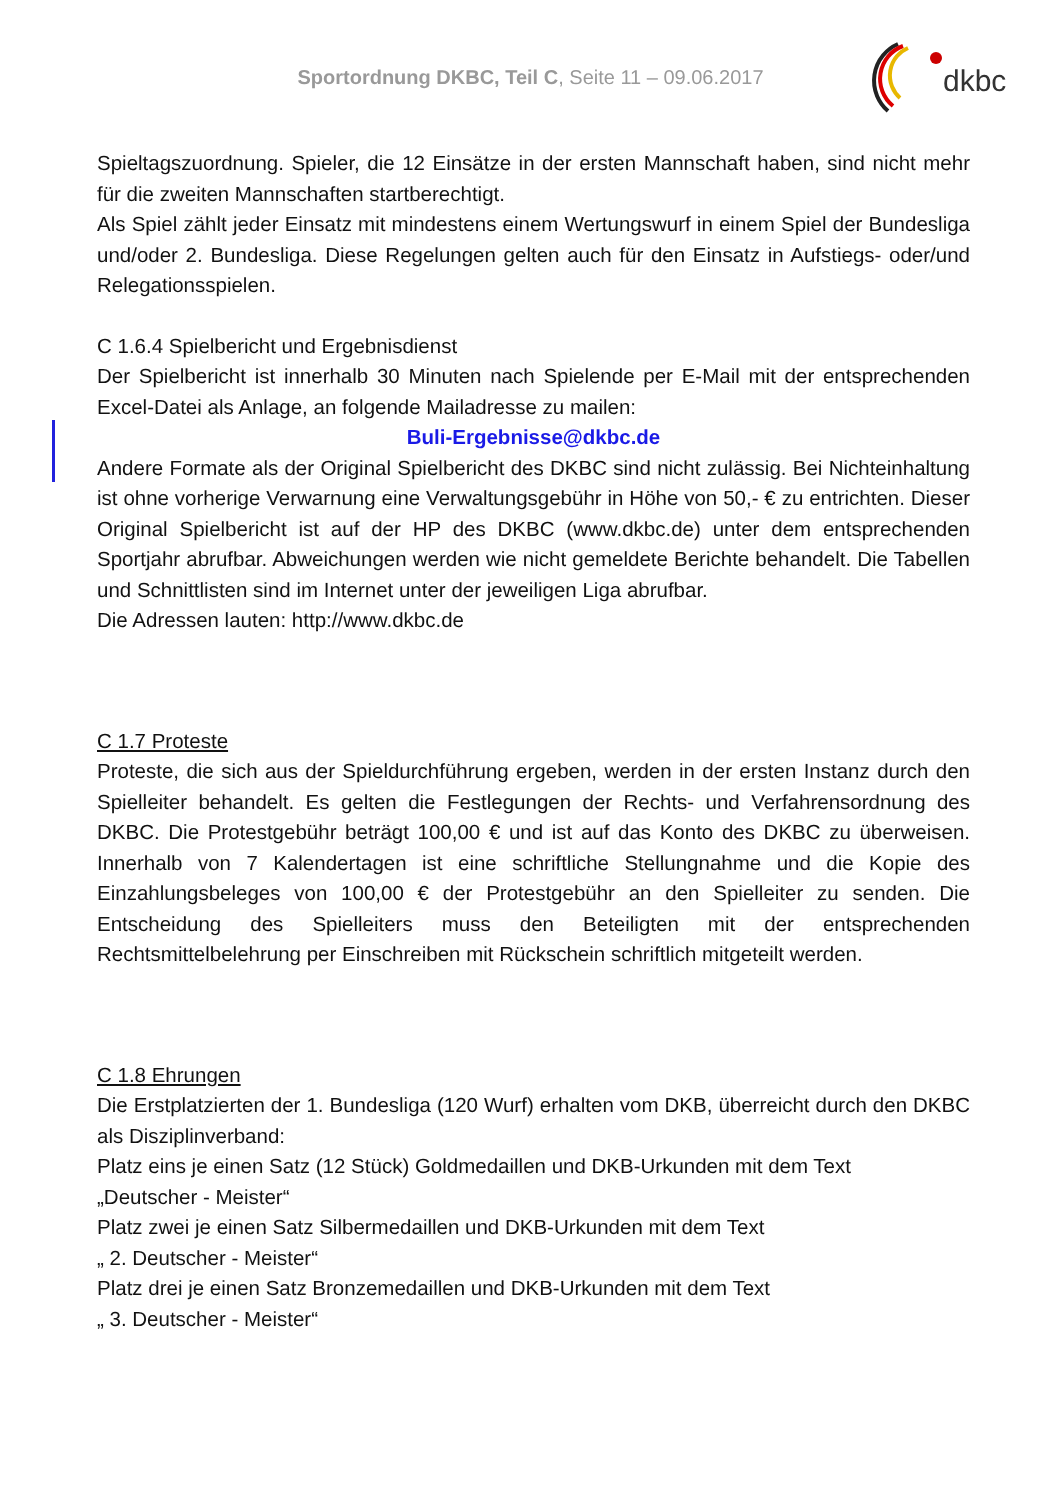Sportordnung DKBC, Teil C, Seite 11 – 09.06.2017
dkbc
Spieltagszuordnung. Spieler, die 12 Einsätze in der ersten Mannschaft haben, sind nicht mehr für die zweiten Mannschaften startberechtigt.
Als Spiel zählt jeder Einsatz mit mindestens einem Wertungswurf in einem Spiel der Bundesliga und/oder 2. Bundesliga. Diese Regelungen gelten auch für den Einsatz in Aufstiegs- oder/und Relegationsspielen.
C 1.6.4 Spielbericht und Ergebnisdienst
Der Spielbericht ist innerhalb 30 Minuten nach Spielende per E-Mail mit der entsprechenden Excel-Datei als Anlage, an folgende Mailadresse zu mailen:
Buli-Ergebnisse@dkbc.de
Andere Formate als der Original Spielbericht des DKBC sind nicht zulässig. Bei Nichteinhaltung ist ohne vorherige Verwarnung eine Verwaltungsgebühr in Höhe von 50,- € zu entrichten. Dieser Original Spielbericht ist auf der HP des DKBC (www.dkbc.de) unter dem entsprechenden Sportjahr abrufbar. Abweichungen werden wie nicht gemeldete Berichte behandelt. Die Tabellen und Schnittlisten sind im Internet unter der jeweiligen Liga abrufbar.
Die Adressen lauten: http://www.dkbc.de
C 1.7 Proteste
Proteste, die sich aus der Spieldurchführung ergeben, werden in der ersten Instanz durch den Spielleiter behandelt. Es gelten die Festlegungen der Rechts- und Verfahrensordnung des DKBC. Die Protestgebühr beträgt 100,00 € und ist auf das Konto des DKBC zu überweisen. Innerhalb von 7 Kalendertagen ist eine schriftliche Stellungnahme und die Kopie des Einzahlungsbeleges von 100,00 € der Protestgebühr an den Spielleiter zu senden. Die Entscheidung des Spielleiters muss den Beteiligten mit der entsprechenden Rechtsmittelbelehrung per Einschreiben mit Rückschein schriftlich mitgeteilt werden.
C 1.8 Ehrungen
Die Erstplatzierten der 1. Bundesliga (120 Wurf) erhalten vom DKB, überreicht durch den DKBC als Disziplinverband:
Platz eins je einen Satz (12 Stück) Goldmedaillen und DKB-Urkunden mit dem Text
„Deutscher - Meister“
Platz zwei je einen Satz Silbermedaillen und DKB-Urkunden mit dem Text
„ 2. Deutscher - Meister“
Platz drei je einen Satz Bronzemedaillen und DKB-Urkunden mit dem Text
„ 3. Deutscher - Meister“